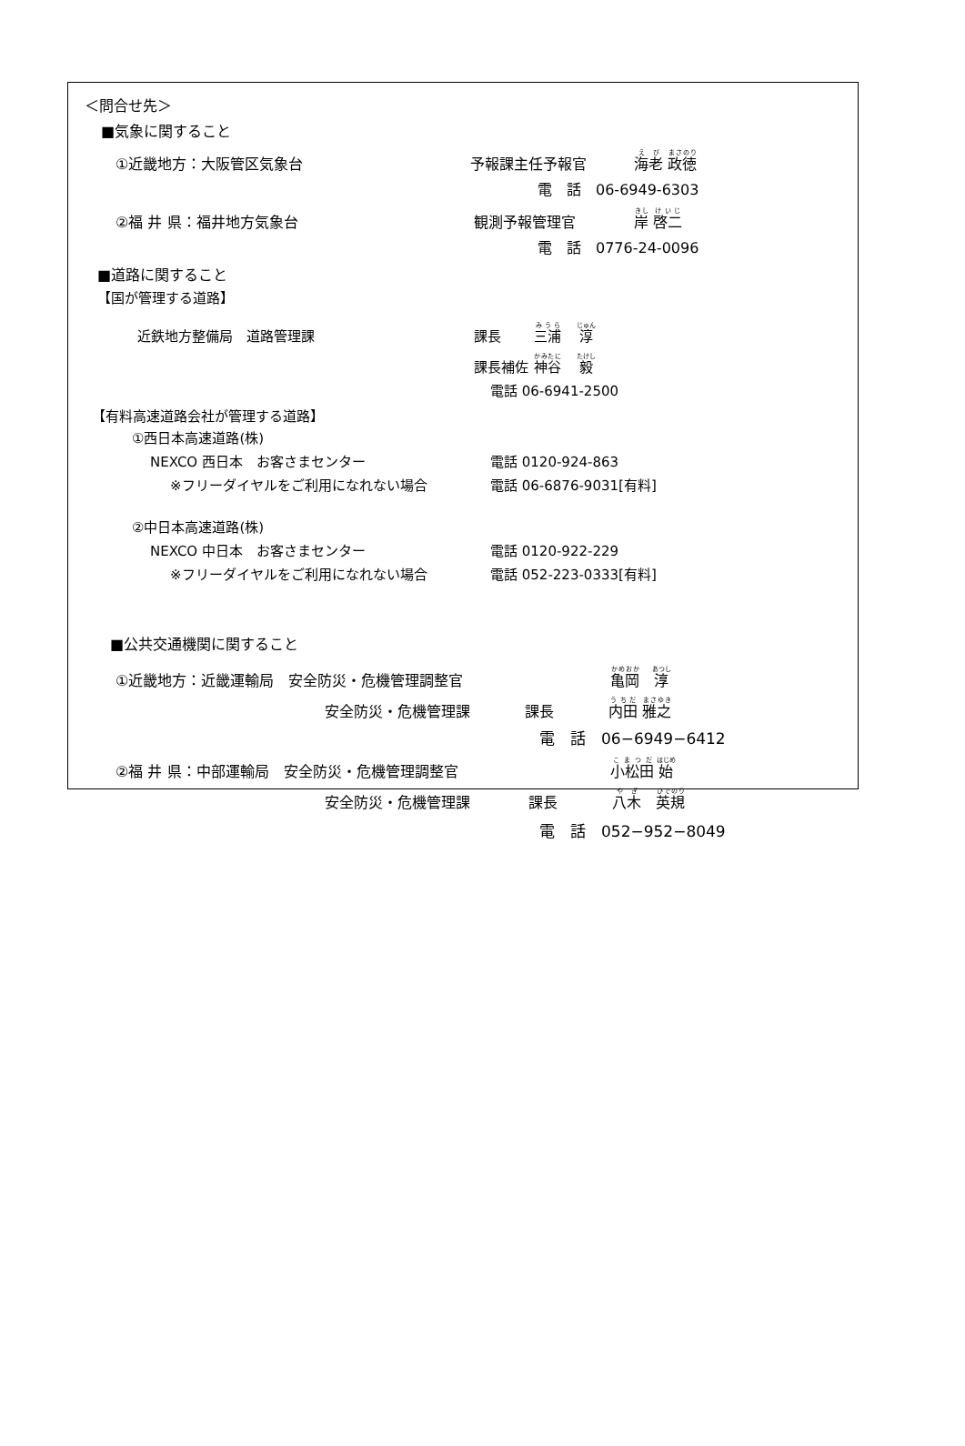＜問合せ先＞
■気象に関すること
①近畿地方：大阪管区気象台 予報課主任予報官 海老 政徳
電　話　06-6949-6303
②福 井 県：福井地方気象台 観測予報管理官 岸 啓二
電　話　0776-24-0096
■道路に関すること
【国が管理する道路】
近鉄地方整備局　道路管理課 課長 三浦　 淳
課長補佐 神谷　 毅
電話 06-6941-2500
【有料高速道路会社が管理する道路】
①西日本高速道路(株)
NEXCO 西日本　お客さまセンター 電話 0120-924-863
※フリーダイヤルをご利用になれない場合 電話 06-6876-9031[有料]
②中日本高速道路(株)
NEXCO 中日本　お客さまセンター 電話 0120-922-229
※フリーダイヤルをご利用になれない場合 電話 052-223-0333[有料]
■公共交通機関に関すること
①近畿地方：近畿運輸局　安全防災・危機管理調整官 亀岡　淳
安全防災・危機管理課 課長 内田 雅之
電　話　06−6949−6412
②福 井 県：中部運輸局　安全防災・危機管理調整官 小松田 始
安全防災・危機管理課 課長 八木　英規
電　話　052−952−8049